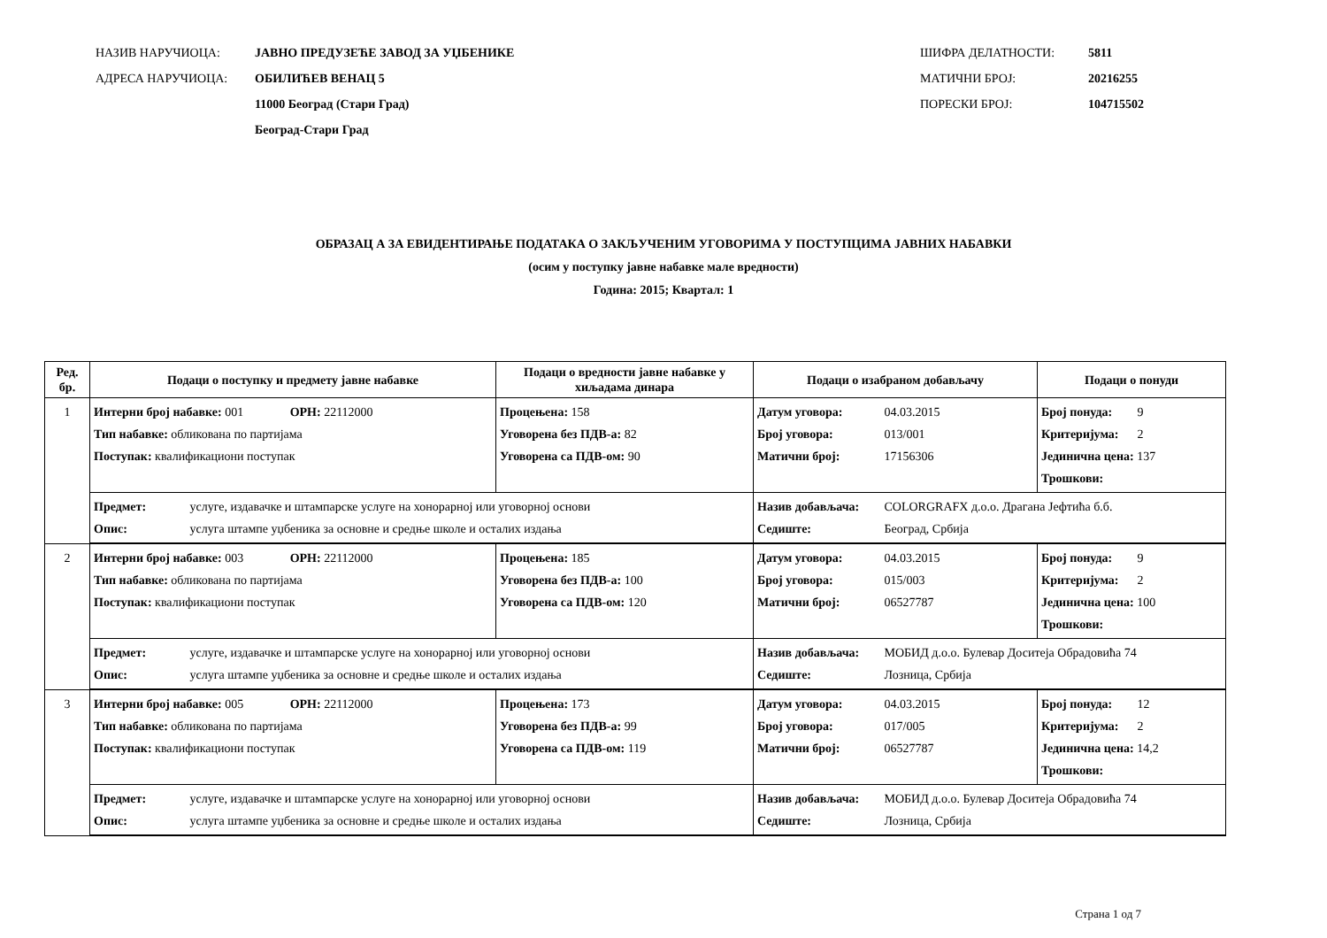НАЗИВ НАРУЧИОЦА: ЈАВНО ПРЕДУЗЕЋЕ ЗАВОД ЗА УЏБЕНИКЕ
АДРЕСА НАРУЧИОЦА: ОБИЛИЋЕВ ВЕНАЦ 5
11000 Београд (Стари Град)
Београд-Стари Град
ШИФРА ДЕЛАТНОСТИ: 5811
МАТИЧНИ БРОЈ: 20216255
ПОРЕСКИ БРОЈ: 104715502
ОБРАЗАЦ А ЗА ЕВИДЕНТИРАЊЕ ПОДАТАКА О ЗАКЉУЧЕНИМ УГОВОРИМА У ПОСТУПЦИМА ЈАВНИХ НАБАВКИ
(осим у поступку јавне набавке мале вредности)
Година: 2015; Квартал: 1
| Ред. бр. | Подаци о поступку и предмету јавне набавке | Подаци о вредности јавне набавке у хиљадама динара | Подаци о изабраном добављачу | Подаци о понуди |
| --- | --- | --- | --- | --- |
| 1 | Интерни број набавке: 001 ОРН: 22112000 Тип набавке: обликована по партијама Поступак: квалификациони поступак | Процењена: 158 Уговорена без ПДВ-а: 82 Уговорена са ПДВ-ом: 90 | Датум уговора: 04.03.2015 Број уговора: 013/001 Матични број: 17156306 | Број понуда: 9 Критеријума: 2 Јединична цена: 137 Трошкови: |
| | Предмет: услуге, издавачке и штампарске услуге на хонорарној или уговорној основи Опис: услуга штампе уџбеника за основне и средње школе и осталих издања | | Назив добављача: COLORGRAFX д.о.о. Драгана Јефтића б.б. Седиште: Београд, Србија | |
| 2 | Интерни број набавке: 003 ОРН: 22112000 Тип набавке: обликована по партијама Поступак: квалификациони поступак | Процењена: 185 Уговорена без ПДВ-а: 100 Уговорена са ПДВ-ом: 120 | Датум уговора: 04.03.2015 Број уговора: 015/003 Матични број: 06527787 | Број понуда: 9 Критеријума: 2 Јединична цена: 100 Трошкови: |
| | Предмет: услуге, издавачке и штампарске услуге на хонорарној или уговорној основи Опис: услуга штампе уџбеника за основне и средње школе и осталих издања | | Назив добављача: МОБИД д.о.о. Булевар Доситеја Обрадовића 74 Седиште: Лозница, Србија | |
| 3 | Интерни број набавке: 005 ОРН: 22112000 Тип набавке: обликована по партијама Поступак: квалификациони поступак | Процењена: 173 Уговорена без ПДВ-а: 99 Уговорена са ПДВ-ом: 119 | Датум уговора: 04.03.2015 Број уговора: 017/005 Матични број: 06527787 | Број понуда: 12 Критеријума: 2 Јединична цена: 14,2 Трошкови: |
| | Предмет: услуге, издавачке и штампарске услуге на хонорарној или уговорној основи Опис: услуга штампе уџбеника за основне и средње школе и осталих издања | | Назив добављача: МОБИД д.о.о. Булевар Доситеја Обрадовића 74 Седиште: Лозница, Србија | |
Страна 1 од 7